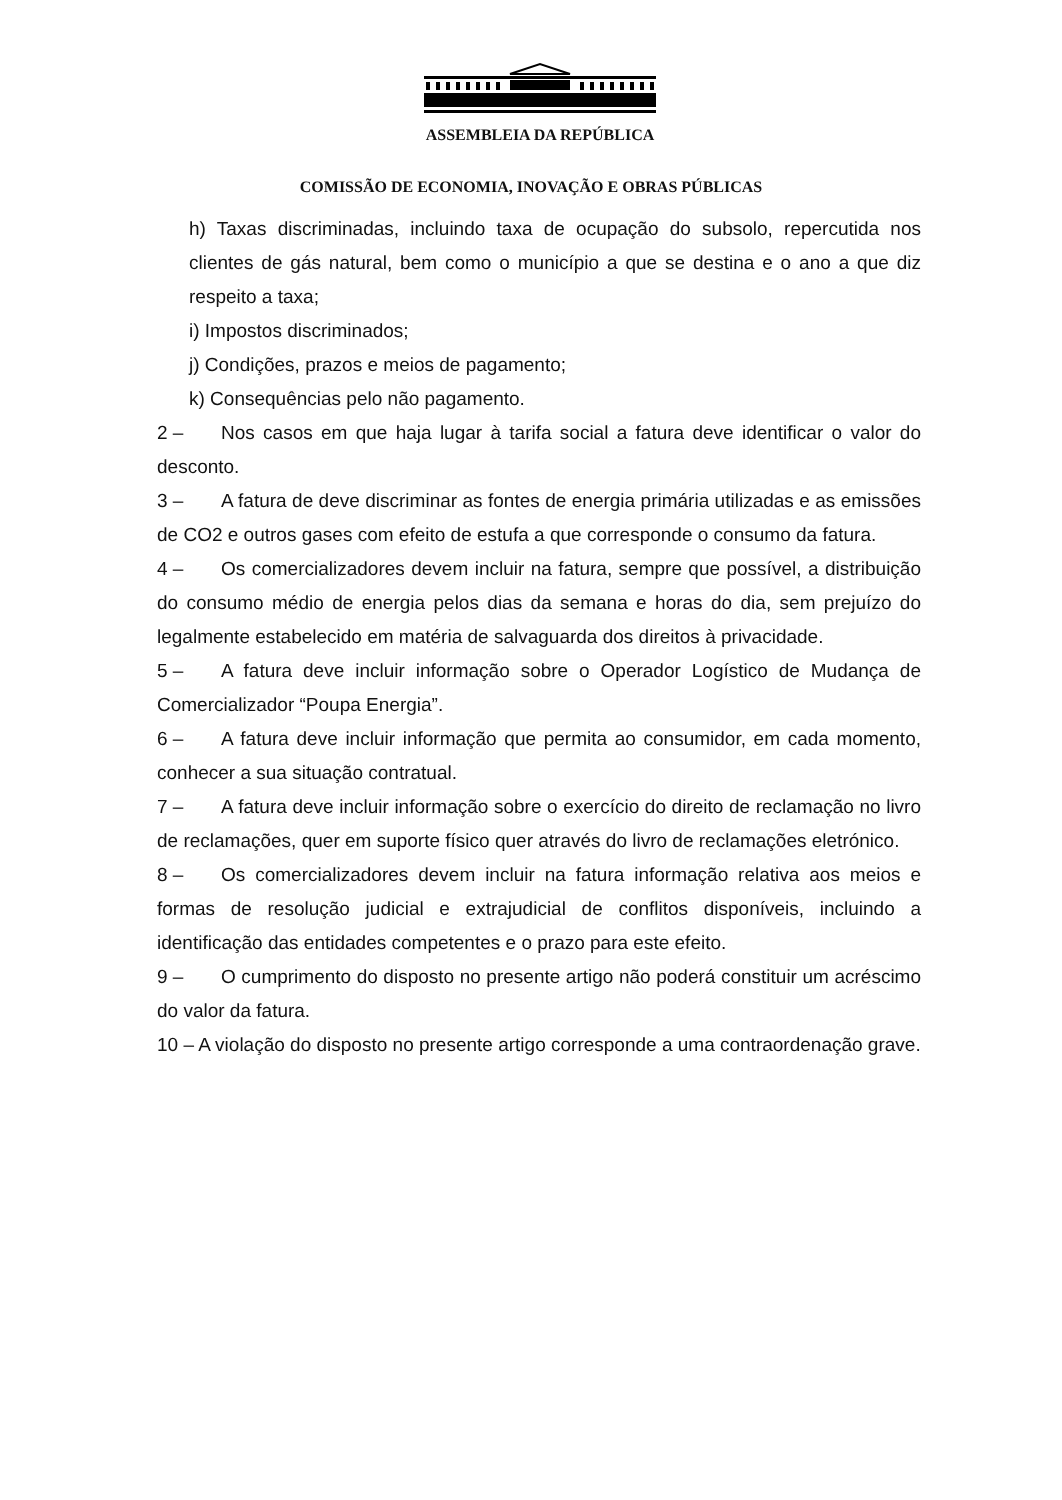ASSEMBLEIA DA REPÚBLICA
COMISSÃO DE ECONOMIA, INOVAÇÃO E OBRAS PÚBLICAS
h) Taxas discriminadas, incluindo taxa de ocupação do subsolo, repercutida nos clientes de gás natural, bem como o município a que se destina e o ano a que diz respeito a taxa;
i) Impostos discriminados;
j) Condições, prazos e meios de pagamento;
k) Consequências pelo não pagamento.
2 – Nos casos em que haja lugar à tarifa social a fatura deve identificar o valor do desconto.
3 – A fatura de deve discriminar as fontes de energia primária utilizadas e as emissões de CO2 e outros gases com efeito de estufa a que corresponde o consumo da fatura.
4 – Os comercializadores devem incluir na fatura, sempre que possível, a distribuição do consumo médio de energia pelos dias da semana e horas do dia, sem prejuízo do legalmente estabelecido em matéria de salvaguarda dos direitos à privacidade.
5 – A fatura deve incluir informação sobre o Operador Logístico de Mudança de Comercializador “Poupa Energia”.
6 – A fatura deve incluir informação que permita ao consumidor, em cada momento, conhecer a sua situação contratual.
7 – A fatura deve incluir informação sobre o exercício do direito de reclamação no livro de reclamações, quer em suporte físico quer através do livro de reclamações eletrónico.
8 – Os comercializadores devem incluir na fatura informação relativa aos meios e formas de resolução judicial e extrajudicial de conflitos disponíveis, incluindo a identificação das entidades competentes e o prazo para este efeito.
9 – O cumprimento do disposto no presente artigo não poderá constituir um acréscimo do valor da fatura.
10 – A violação do disposto no presente artigo corresponde a uma contraordenação grave.